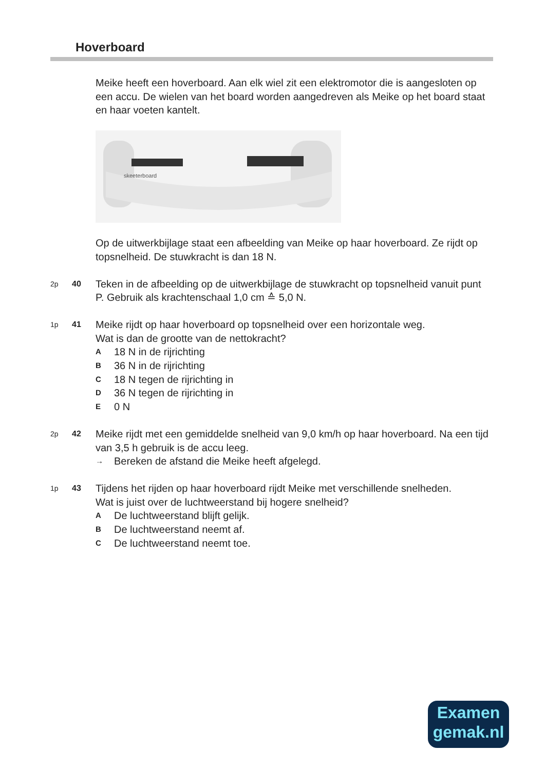Hoverboard
Meike heeft een hoverboard. Aan elk wiel zit een elektromotor die is aangesloten op een accu. De wielen van het board worden aangedreven als Meike op het board staat en haar voeten kantelt.
skeeterboard
Op de uitwerkbijlage staat een afbeelding van Meike op haar hoverboard. Ze rijdt op topsnelheid. De stuwkracht is dan 18 N.
2p 40
Teken in de afbeelding op de uitwerkbijlage de stuwkracht op topsnelheid vanuit punt P. Gebruik als krachtenschaal 1,0 cm ≙ 5,0 N.
1p 41
Meike rijdt op haar hoverboard op topsnelheid over een horizontale weg.
Wat is dan de grootte van de nettokracht?
A 18 N in de rijrichting
B 36 N in de rijrichting
C 18 N tegen de rijrichting in
D 36 N tegen de rijrichting in
E 0 N
2p 42
Meike rijdt met een gemiddelde snelheid van 9,0 km/h op haar hoverboard. Na een tijd van 3,5 h gebruik is de accu leeg.
→ Bereken de afstand die Meike heeft afgelegd.
1p 43
Tijdens het rijden op haar hoverboard rijdt Meike met verschillende snelheden.
Wat is juist over de luchtweerstand bij hogere snelheid?
A De luchtweerstand blijft gelijk.
B De luchtweerstand neemt af.
C De luchtweerstand neemt toe.
Examen
gemak.nl